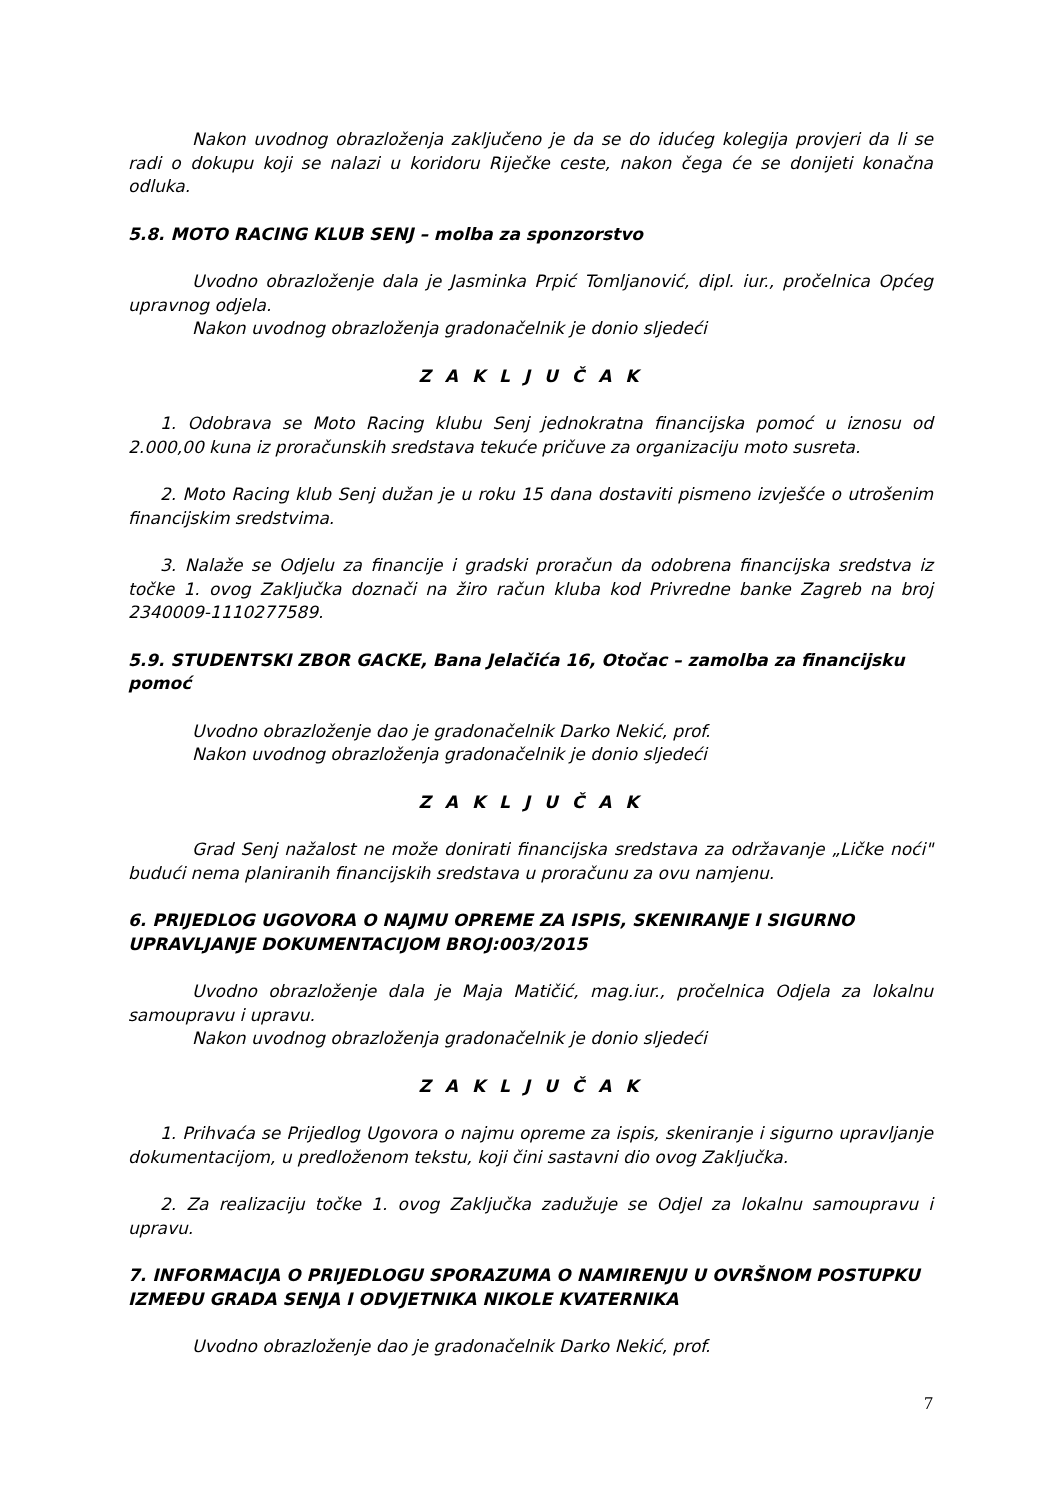Nakon uvodnog obrazloženja zaključeno je da se do idućeg kolegija provjeri da li se radi o dokupu koji se nalazi u koridoru Riječke ceste, nakon čega će se donijeti konačna odluka.
5.8. MOTO RACING KLUB SENJ – molba za sponzorstvo
Uvodno obrazloženje dala je Jasminka Prpić Tomljanović, dipl. iur., pročelnica Općeg upravnog odjela.
Nakon uvodnog obrazloženja gradonačelnik je donio sljedeći
Z A K L J U Č A K
1. Odobrava se Moto Racing klubu Senj jednokratna financijska pomoć u iznosu od 2.000,00 kuna iz proračunskih sredstava tekuće pričuve za organizaciju moto susreta.
2. Moto Racing klub Senj dužan je u roku 15 dana dostaviti pismeno izvješće o utrošenim financijskim sredstvima.
3. Nalaže se Odjelu za financije i gradski proračun da odobrena financijska sredstva iz točke 1. ovog Zaključka doznači na žiro račun kluba kod Privredne banke Zagreb na broj 2340009-1110277589.
5.9. STUDENTSKI ZBOR GACKE, Bana Jelačića 16, Otočac – zamolba za financijsku pomoć
Uvodno obrazloženje dao je gradonačelnik Darko Nekić, prof.
Nakon uvodnog obrazloženja gradonačelnik je donio sljedeći
Z A K L J U Č A K
Grad Senj nažalost ne može donirati financijska sredstava za održavanje „Ličke noći" budući nema planiranih financijskih sredstava u proračunu za ovu namjenu.
6. PRIJEDLOG UGOVORA O NAJMU OPREME ZA ISPIS, SKENIRANJE I SIGURNO UPRAVLJANJE DOKUMENTACIJOM BROJ:003/2015
Uvodno obrazloženje dala je Maja Matičić, mag.iur., pročelnica Odjela za lokalnu samoupravu i upravu.
Nakon uvodnog obrazloženja gradonačelnik je donio sljedeći
Z A K L J U Č A K
1. Prihvaća se Prijedlog Ugovora o najmu opreme za ispis, skeniranje i sigurno upravljanje dokumentacijom, u predloženom tekstu, koji čini sastavni dio ovog Zaključka.
2. Za realizaciju točke 1. ovog Zaključka zadužuje se Odjel za lokalnu samoupravu i upravu.
7. INFORMACIJA O PRIJEDLOGU SPORAZUMA O NAMIRENJU U OVRŠNOM POSTUPKU IZMEĐU GRADA SENJA I ODVJETNIKA NIKOLE KVATERNIKA
Uvodno obrazloženje dao je gradonačelnik Darko Nekić, prof.
7